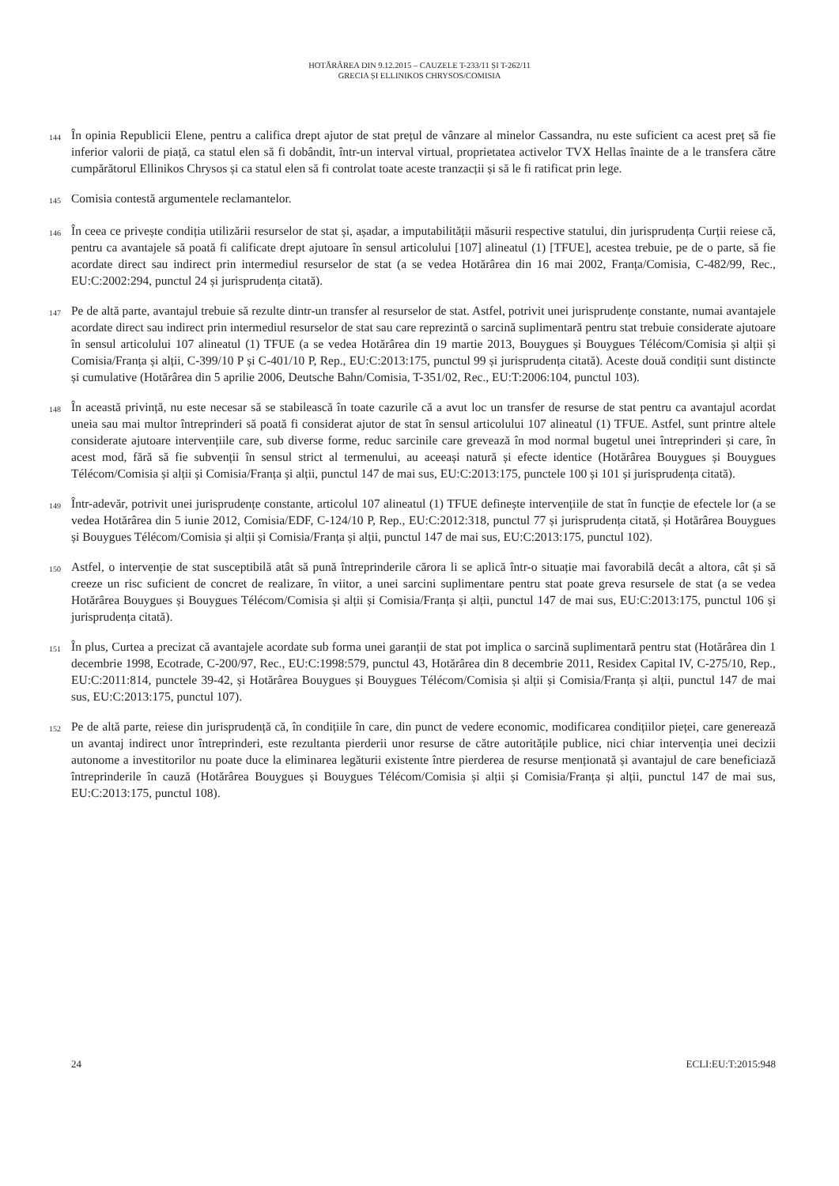HOTĂRÂREA DIN 9.12.2015 – CAUZELE T-233/11 ȘI T-262/11
GRECIA ȘI ELLINIKOS CHRYSOS/COMISIA
144
În opinia Republicii Elene, pentru a califica drept ajutor de stat prețul de vânzare al minelor Cassandra, nu este suficient ca acest preț să fie inferior valorii de piață, ca statul elen să fi dobândit, într-un interval virtual, proprietatea activelor TVX Hellas înainte de a le transfera către cumpărătorul Ellinikos Chrysos și ca statul elen să fi controlat toate aceste tranzacții și să le fi ratificat prin lege.
145
Comisia contestă argumentele reclamantelor.
146
În ceea ce privește condiția utilizării resurselor de stat și, așadar, a imputabilității măsurii respective statului, din jurisprudența Curții reiese că, pentru ca avantajele să poată fi calificate drept ajutoare în sensul articolului [107] alineatul (1) [TFUE], acestea trebuie, pe de o parte, să fie acordate direct sau indirect prin intermediul resurselor de stat (a se vedea Hotărârea din 16 mai 2002, Franța/Comisia, C-482/99, Rec., EU:C:2002:294, punctul 24 și jurisprudența citată).
147
Pe de altă parte, avantajul trebuie să rezulte dintr-un transfer al resurselor de stat. Astfel, potrivit unei jurisprudențe constante, numai avantajele acordate direct sau indirect prin intermediul resurselor de stat sau care reprezintă o sarcină suplimentară pentru stat trebuie considerate ajutoare în sensul articolului 107 alineatul (1) TFUE (a se vedea Hotărârea din 19 martie 2013, Bouygues și Bouygues Télécom/Comisia și alții și Comisia/Franța și alții, C-399/10 P și C-401/10 P, Rep., EU:C:2013:175, punctul 99 și jurisprudența citată). Aceste două condiții sunt distincte și cumulative (Hotărârea din 5 aprilie 2006, Deutsche Bahn/Comisia, T-351/02, Rec., EU:T:2006:104, punctul 103).
148
În această privință, nu este necesar să se stabilească în toate cazurile că a avut loc un transfer de resurse de stat pentru ca avantajul acordat uneia sau mai multor întreprinderi să poată fi considerat ajutor de stat în sensul articolului 107 alineatul (1) TFUE. Astfel, sunt printre altele considerate ajutoare intervențiile care, sub diverse forme, reduc sarcinile care grevează în mod normal bugetul unei întreprinderi și care, în acest mod, fără să fie subvenții în sensul strict al termenului, au aceeași natură și efecte identice (Hotărârea Bouygues și Bouygues Télécom/Comisia și alții și Comisia/Franța și alții, punctul 147 de mai sus, EU:C:2013:175, punctele 100 și 101 și jurisprudența citată).
149
Într-adevăr, potrivit unei jurisprudențe constante, articolul 107 alineatul (1) TFUE definește intervențiile de stat în funcție de efectele lor (a se vedea Hotărârea din 5 iunie 2012, Comisia/EDF, C-124/10 P, Rep., EU:C:2012:318, punctul 77 și jurisprudența citată, și Hotărârea Bouygues și Bouygues Télécom/Comisia și alții și Comisia/Franța și alții, punctul 147 de mai sus, EU:C:2013:175, punctul 102).
150
Astfel, o intervenție de stat susceptibilă atât să pună întreprinderile cărora li se aplică într-o situație mai favorabilă decât a altora, cât și să creeze un risc suficient de concret de realizare, în viitor, a unei sarcini suplimentare pentru stat poate greva resursele de stat (a se vedea Hotărârea Bouygues și Bouygues Télécom/Comisia și alții și Comisia/Franța și alții, punctul 147 de mai sus, EU:C:2013:175, punctul 106 și jurisprudența citată).
151
În plus, Curtea a precizat că avantajele acordate sub forma unei garanții de stat pot implica o sarcină suplimentară pentru stat (Hotărârea din 1 decembrie 1998, Ecotrade, C-200/97, Rec., EU:C:1998:579, punctul 43, Hotărârea din 8 decembrie 2011, Residex Capital IV, C-275/10, Rep., EU:C:2011:814, punctele 39-42, și Hotărârea Bouygues și Bouygues Télécom/Comisia și alții și Comisia/Franța și alții, punctul 147 de mai sus, EU:C:2013:175, punctul 107).
152
Pe de altă parte, reiese din jurisprudență că, în condițiile în care, din punct de vedere economic, modificarea condițiilor pieței, care generează un avantaj indirect unor întreprinderi, este rezultanta pierderii unor resurse de către autoritățile publice, nici chiar intervenția unei decizii autonome a investitorilor nu poate duce la eliminarea legăturii existente între pierderea de resurse menționată și avantajul de care beneficiază întreprinderile în cauză (Hotărârea Bouygues și Bouygues Télécom/Comisia și alții și Comisia/Franța și alții, punctul 147 de mai sus, EU:C:2013:175, punctul 108).
24 ECLI:EU:T:2015:948